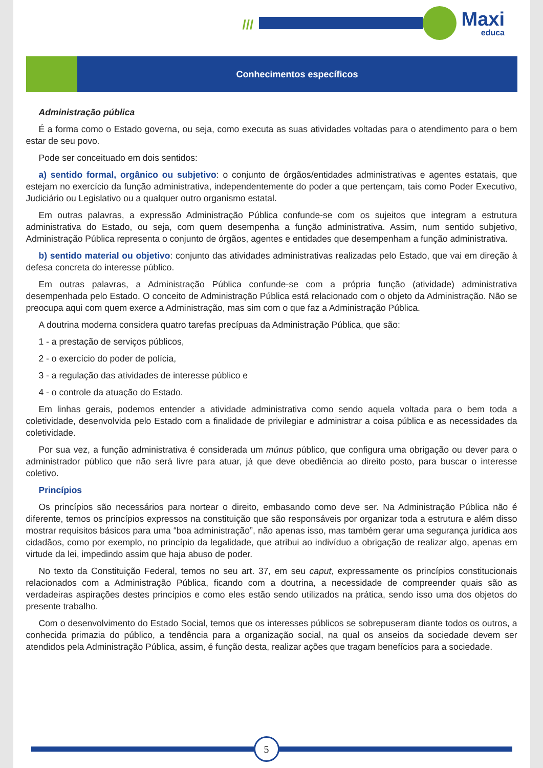/// Maxi
educa
Conhecimentos específicos
Administração pública
É a forma como o Estado governa, ou seja, como executa as suas atividades voltadas para o atendimento para o bem estar de seu povo.
Pode ser conceituado em dois sentidos:
a) sentido formal, orgânico ou subjetivo: o conjunto de órgãos/entidades administrativas e agentes estatais, que estejam no exercício da função administrativa, independentemente do poder a que pertençam, tais como Poder Executivo, Judiciário ou Legislativo ou a qualquer outro organismo estatal.
Em outras palavras, a expressão Administração Pública confunde-se com os sujeitos que integram a estrutura administrativa do Estado, ou seja, com quem desempenha a função administrativa. Assim, num sentido subjetivo, Administração Pública representa o conjunto de órgãos, agentes e entidades que desempenham a função administrativa.
b) sentido material ou objetivo: conjunto das atividades administrativas realizadas pelo Estado, que vai em direção à defesa concreta do interesse público.
Em outras palavras, a Administração Pública confunde-se com a própria função (atividade) administrativa desempenhada pelo Estado. O conceito de Administração Pública está relacionado com o objeto da Administração. Não se preocupa aqui com quem exerce a Administração, mas sim com o que faz a Administração Pública.
A doutrina moderna considera quatro tarefas precípuas da Administração Pública, que são:
1 - a prestação de serviços públicos,
2 - o exercício do poder de polícia,
3 - a regulação das atividades de interesse público e
4 - o controle da atuação do Estado.
Em linhas gerais, podemos entender a atividade administrativa como sendo aquela voltada para o bem toda a coletividade, desenvolvida pelo Estado com a finalidade de privilegiar e administrar a coisa pública e as necessidades da coletividade.
Por sua vez, a função administrativa é considerada um múnus público, que configura uma obrigação ou dever para o administrador público que não será livre para atuar, já que deve obediência ao direito posto, para buscar o interesse coletivo.
Princípios
Os princípios são necessários para nortear o direito, embasando como deve ser. Na Administração Pública não é diferente, temos os princípios expressos na constituição que são responsáveis por organizar toda a estrutura e além disso mostrar requisitos básicos para uma “boa administração”, não apenas isso, mas também gerar uma segurança jurídica aos cidadãos, como por exemplo, no princípio da legalidade, que atribui ao indivíduo a obrigação de realizar algo, apenas em virtude da lei, impedindo assim que haja abuso de poder.
No texto da Constituição Federal, temos no seu art. 37, em seu caput, expressamente os princípios constitucionais relacionados com a Administração Pública, ficando com a doutrina, a necessidade de compreender quais são as verdadeiras aspirações destes princípios e como eles estão sendo utilizados na prática, sendo isso uma dos objetos do presente trabalho.
Com o desenvolvimento do Estado Social, temos que os interesses públicos se sobrepuseram diante todos os outros, a conhecida primazia do público, a tendência para a organização social, na qual os anseios da sociedade devem ser atendidos pela Administração Pública, assim, é função desta, realizar ações que tragam benefícios para a sociedade.
5